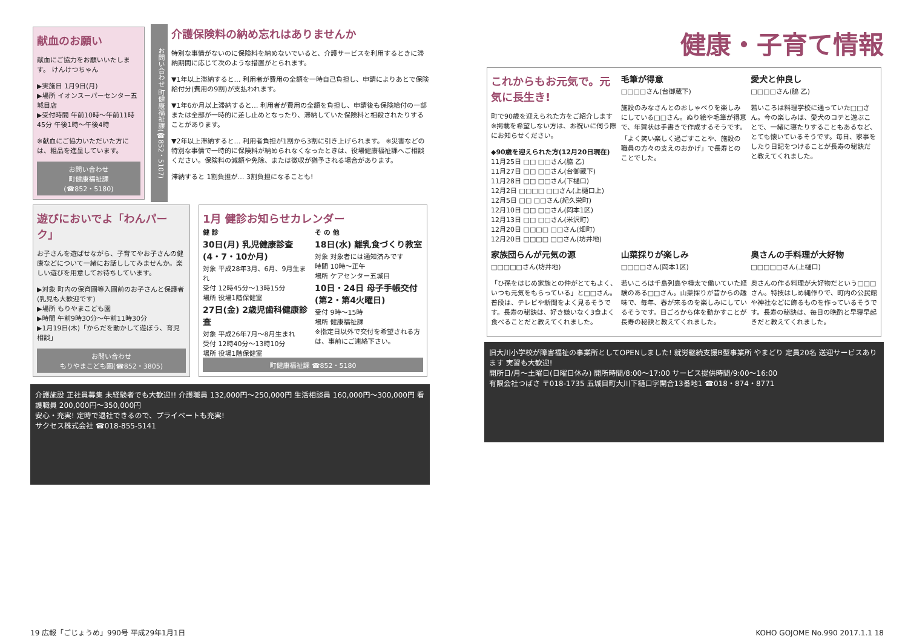献血のお願い
献血にご協力をお願いいたします。 けんけつちゃん
▶実施日 1月9日(月)
▶場所 イオンスーパーセンター五城目店
▶受付時間 午前10時～午前11時45分 午後1時～午後4時
※献血にご協力いただいた方には、粗品を進呈しています。
お問い合わせ
町健康福祉課
(☎852・5180)
お問い合わせ 町健康福祉課(☎852・5107)
介護保険料の納め忘れはありませんか
特別な事情がないのに保険料を納めないでいると、介護サービスを利用するときに滞納期間に応じて次のような措置がとられます。
▼1年以上滞納すると… 利用者が費用の全額を一時自己負担し、申請によりあとで保険給付分(費用の9割)が支払われます。
▼1年6か月以上滞納すると… 利用者が費用の全額を負担し、申請後も保険給付の一部または全部が一時的に差し止めとなったり、滞納していた保険料と相殺されたりすることがあります。
▼2年以上滞納すると… 利用者負担が1割から3割に引き上げられます。 ※災害などの特別な事情で一時的に保険料が納められなくなったときは、役場健康福祉課へご相談ください。保険料の減額や免除、または徴収が猶予される場合があります。
滞納すると 1割負担が… 3割負担になることも!
遊びにおいでよ「わんパーク」
お子さんを遊ばせながら、子育てやお子さんの健康などについて一緒にお話ししてみませんか。楽しい遊びを用意してお待ちしています。
▶対象 町内の保育園等入園前のお子さんと保護者(乳児も大歓迎です)
▶場所 もりやまこども園
▶時間 午前9時30分～午前11時30分
▶1月19日(木)「からだを動かして遊ぼう、育児相談」
お問い合わせ
もりやまこども園(☎852・3805)
1月 健診お知らせカレンダー
健 診
30日(月) 乳児健康診査(4・7・10か月)
対象 平成28年3月、6月、9月生まれ
受付 12時45分～13時15分
場所 役場1階保健室
27日(金) 2歳児歯科健康診査
対象 平成26年7月～8月生まれ
受付 12時40分～13時10分
場所 役場1階保健室
そ の 他
18日(水) 離乳食づくり教室
対象 対象者には通知済みです
時間 10時～正午
場所 ケアセンター五城目
10日・24日 母子手帳交付(第2・第4火曜日)
受付 9時～15時
場所 健康福祉課
※指定日以外で交付を希望される方は、事前にご連絡下さい。
町健康福祉課 ☎852・5180
介護施設 正社員募集 未経験者でも大歓迎!! 介護職員 132,000円～250,000円 生活相談員 160,000円～300,000円 看護職員 200,000円～350,000円
安心・充実! 定時で退社できるので、プライベートも充実!
サクセス株式会社 ☎018-855-5141
19 広報「ごじょうめ」990号 平成29年1月1日
健康・子育て情報
これからもお元気で。元気に長生き!
町で90歳を迎えられた方をご紹介します ※掲載を希望しない方は、お祝いに伺う際にお知らせください。
◆90歳を迎えられた方(12月20日現在)
11月25日 □□ □□さん(脇 乙)
11月27日 □□ □□さん(台御蔵下)
11月28日 □□ □□さん(下樋口)
12月2日 □□□□ □□さん(上樋口上)
12月5日 □□ □□さん(紀久栄町)
12月10日 □□ □□さん(岡本1区)
12月13日 □□ □□さん(米沢町)
12月20日 □□□□ □□さん(畑町)
12月20日 □□□□ □□さん(坊井地)
毛筆が得意
□□□□さん(台御蔵下)
施設のみなさんとのおしゃべりを楽しみにしている□□さん。ぬり絵や毛筆が得意で、年賀状は手書きで作成するそうです。「よく笑い楽しく過ごすことや、施設の職員の方々の支えのおかげ」で長寿とのことでした。
愛犬と仲良し
□□□□さん(脇 乙)
若いころは料理学校に通っていた□□さん。今の楽しみは、愛犬のコテと遊ぶことで、一緒に寝たりすることもあるなど、とても懐いているそうです。毎日、家事をしたり日記をつけることが長寿の秘訣だと教えてくれました。
家族団らんが元気の源
□□□□□さん(坊井地)
「ひ孫をはじめ家族との仲がとてもよく、いつも元気をもらっている」と□□さん。普段は、テレビや新聞をよく見るそうです。長寿の秘訣は、好き嫌いなく3食よく食べることだと教えてくれました。
山菜採りが楽しみ
□□□□さん(岡本1区)
若いころは千島列島や樺太で働いていた経験のある□□さん。山菜採りが昔からの趣味で、毎年、春が来るのを楽しみにしているそうです。日ごろから体を動かすことが長寿の秘訣と教えてくれました。
奥さんの手料理が大好物
□□□□□さん(上樋口)
奥さんの作る料理が大好物だという□□□さん。特技はしめ縄作りで、町内の公民館や神社などに飾るものを作っているそうです。長寿の秘訣は、毎日の晩酌と早寝早起きだと教えてくれました。
旧大川小学校が障害福祉の事業所としてOPENしました! 就労継続支援B型事業所 やまどり 定員20名 送迎サービスあります 実習も大歓迎!
開所日/月～土曜日(日曜日休み) 開所時間/8:00～17:00 サービス提供時間/9:00～16:00
有限会社つばさ 〒018-1735 五城目町大川下樋口字開合13番地1 ☎018・874・8771
KOHO GOJOME No.990 2017.1.1 18